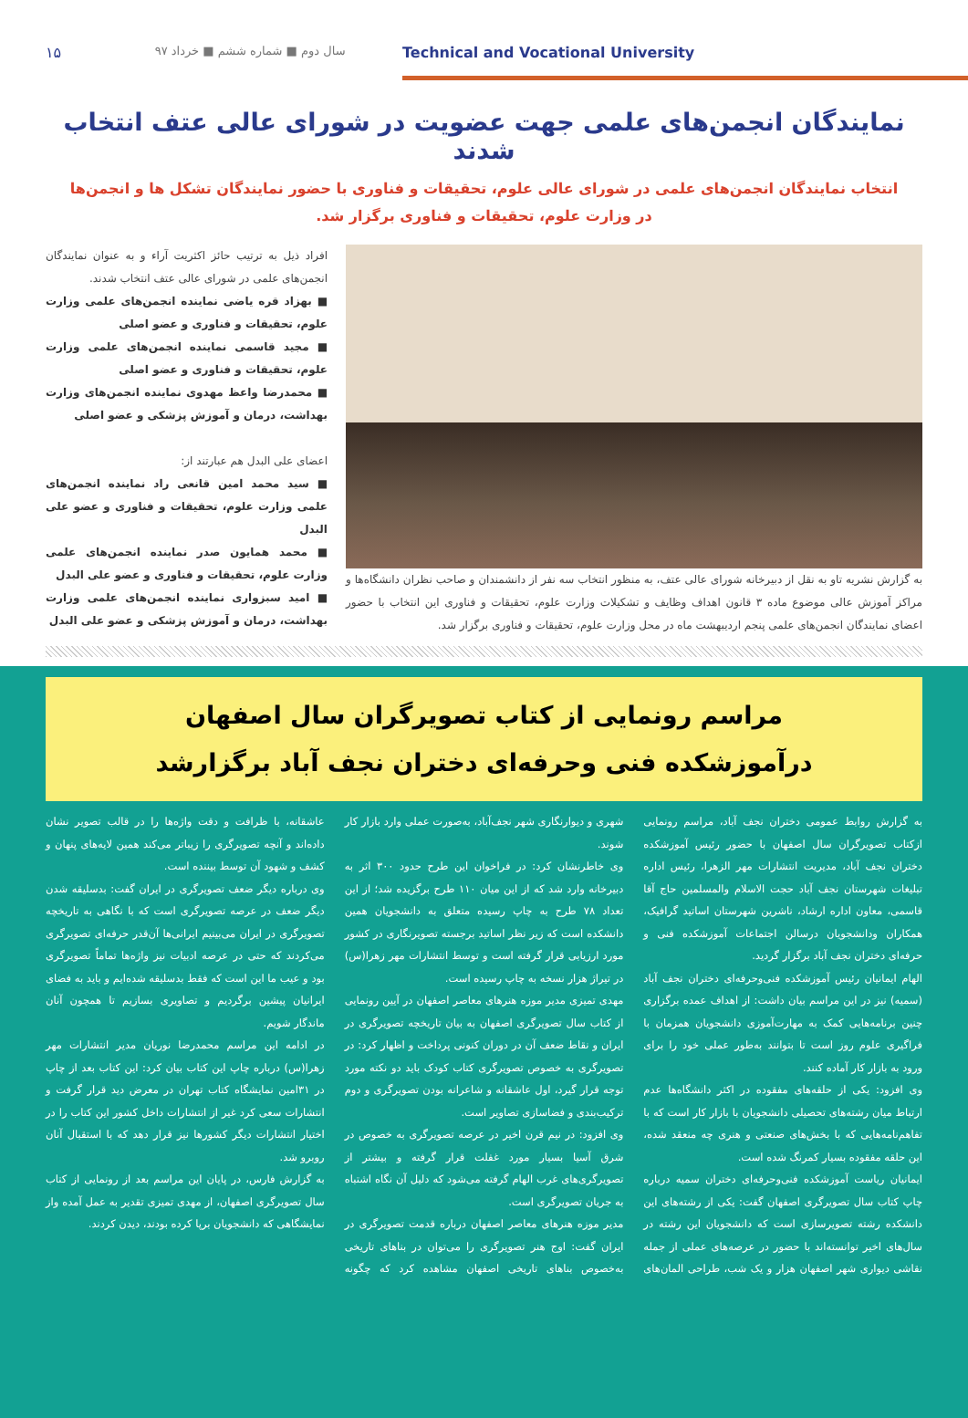۱۵ سال دوم ■ شماره ششم ■ خرداد ۹۷ Technical and Vocational University
نمایندگان انجمن‌های علمی جهت عضویت در شورای عالی عتف انتخاب شدند
انتخاب نمایندگان انجمن‌های علمی در شورای عالی علوم، تحقیقات و فناوری با حضور نمایندگان تشکل ها و انجمن‌ها در وزارت علوم، تحقیقات و فناوری برگزار شد.
به گزارش نشریه تاو به نقل از دبیرخانه شورای عالی عتف، به منظور انتخاب سه نفر از دانشمندان و صاحب نظران دانشگاه‌ها و مراکز آموزش عالی موضوع ماده ۳ قانون اهداف وظایف و تشکیلات وزارت علوم، تحقیقات و فناوری این انتخاب با حضور اعضای نمایندگان انجمن‌های علمی پنجم اردیبهشت ماه در محل وزارت علوم، تحقیقات و فناوری برگزار شد.
افراد ذیل به ترتیب حائز اکثریت آراء و به عنوان نمایندگان انجمن‌های علمی در شورای عالی عتف انتخاب شدند.
■ بهزاد قره یاضی نماینده انجمن‌های علمی وزارت علوم، تحقیقات و فناوری و عضو اصلی
■ مجید قاسمی نماینده انجمن‌های علمی وزارت علوم، تحقیقات و فناوری و عضو اصلی
■ محمدرضا واعظ مهدوی نماینده انجمن‌های وزارت بهداشت، درمان و آموزش پزشکی و عضو اصلی
اعضای علی البدل هم عبارتند از:
■ سید محمد امین قانعی راد نماینده انجمن‌های علمی وزارت علوم، تحقیقات و فناوری و عضو علی البدل
■ محمد همایون صدر نماینده انجمن‌های علمی وزارت علوم، تحقیقات و فناوری و عضو علی البدل
■ امید سبزواری نماینده انجمن‌های علمی وزارت بهداشت، درمان و آموزش پزشکی و عضو علی البدل
مراسم رونمایی از کتاب تصویرگران سال اصفهان
درآموزشکده فنی وحرفه‌ای دختران نجف آباد برگزارشد
به گزارش روابط عمومی دختران نجف آباد، مراسم رونمایی ازکتاب تصویرگران سال اصفهان با حضور رئیس آموزشکده دختران نجف آباد، مدیریت انتشارات مهر الزهرا، رئیس اداره تبلیغات شهرستان نجف آباد حجت الاسلام والمسلمین حاج آقا قاسمی، معاون اداره ارشاد، ناشرین شهرستان اساتید گرافیک، همکاران ودانشجویان درسالن اجتماعات آموزشکده فنی و حرفه‌ای دختران نجف آباد برگزار گردید.
الهام ایمانیان رئیس آموزشکده فنی‌وحرفه‌ای دختران نجف آباد (سمیه) نیز در این مراسم بیان داشت: از اهداف عمده برگزاری چنین برنامه‌هایی کمک به مهارت‌آموزی دانشجویان همزمان با فراگیری علوم روز است تا بتوانند به‌طور عملی خود را برای ورود به بازار کار آماده کنند.
وی افزود: یکی از حلقه‌های مفقوده در اکثر دانشگاه‌ها عدم ارتباط میان رشته‌های تحصیلی دانشجویان با بازار کار است که با تفاهم‌نامه‌هایی که با بخش‌های صنعتی و هنری چه منعقد شده، این حلقه مفقوده بسیار کمرنگ شده است.
ایمانیان ریاست آموزشکده فنی‌وحرفه‌ای دختران سمیه درباره چاپ کتاب سال تصویرگری اصفهان گفت: یکی از رشته‌های این دانشکده رشته تصویرسازی است که دانشجویان این رشته در سال‌های اخیر توانسته‌اند با حضور در عرصه‌های عملی از جمله نقاشی دیواری شهر اصفهان هزار و یک شب، طراحی المان‌های شهری و دیوارنگاری شهر نجف‌آباد، به‌صورت عملی وارد بازار کار شوند.
وی خاطرنشان کرد: در فراخوان این طرح حدود ۳۰۰ اثر به دبیرخانه وارد شد که از این میان ۱۱۰ طرح برگزیده شد؛ از این تعداد ۷۸ طرح به چاپ رسیده متعلق به دانشجویان همین دانشکده است که زیر نظر اساتید برجسته تصویرنگاری در کشور مورد ارزیابی قرار گرفته است و توسط انتشارات مهر زهرا(س) در تیراژ هزار نسخه به چاپ رسیده است.
مهدی تمیزی مدیر موزه هنرهای معاصر اصفهان در آیین رونمایی از کتاب سال تصویرگری اصفهان به بیان تاریخچه تصویرگری در ایران و نقاط ضعف آن در دوران کنونی پرداخت و اظهار کرد: در تصویرگری به خصوص تصویرگری کتاب کودک باید دو نکته مورد توجه قرار گیرد، اول عاشقانه و شاعرانه بودن تصویرگری و دوم ترکیب‌بندی و فضاسازی تصاویر است.
وی افزود: در نیم قرن اخیر در عرصه تصویرگری به خصوص در شرق آسیا بسیار مورد غفلت قرار گرفته و بیشتر از تصویرگری‌های غرب الهام گرفته می‌شود که دلیل آن نگاه اشتباه به جریان تصویرگری است.
مدیر موزه هنرهای معاصر اصفهان درباره قدمت تصویرگری در ایران گفت: اوج هنر تصویرگری را می‌توان در بناهای تاریخی به‌خصوص بناهای تاریخی اصفهان مشاهده کرد که چگونه عاشقانه، با ظرافت و دقت واژه‌ها را در قالب تصویر نشان داده‌اند و آنچه تصویرگری را زیباتر می‌کند همین لایه‌های پنهان و کشف و شهود آن توسط بیننده است.
وی درباره دیگر ضعف تصویرگری در ایران گفت: بدسلیقه شدن دیگر ضعف در عرصه تصویرگری است که با نگاهی به تاریخچه تصویرگری در ایران می‌بینیم ایرانی‌ها آن‌قدر حرفه‌ای تصویرگری می‌کردند که حتی در عرصه ادبیات نیز واژه‌ها تماماً تصویرگری بود و عیب ما این است که فقط بدسلیقه شده‌ایم و باید به فضای ایرانیان پیشین برگردیم و تصاویری بسازیم تا همچون آنان ماندگار شویم.
در ادامه این مراسم محمدرضا نوریان مدیر انتشارات مهر زهرا(س) درباره چاپ این کتاب بیان کرد: این کتاب بعد از چاپ در ۳۱امین نمایشگاه کتاب تهران در معرض دید قرار گرفت و انتشارات سعی کرد غیر از انتشارات داخل کشور این کتاب را در اختیار انتشارات دیگر کشورها نیز قرار دهد که با استقبال آنان روبرو شد.
به گزارش فارس، در پایان این مراسم بعد از رونمایی از کتاب سال تصویرگری اصفهان، از مهدی تمیزی تقدیر به عمل آمده واز نمایشگاهی که دانشجویان برپا کرده بودند، دیدن کردند.